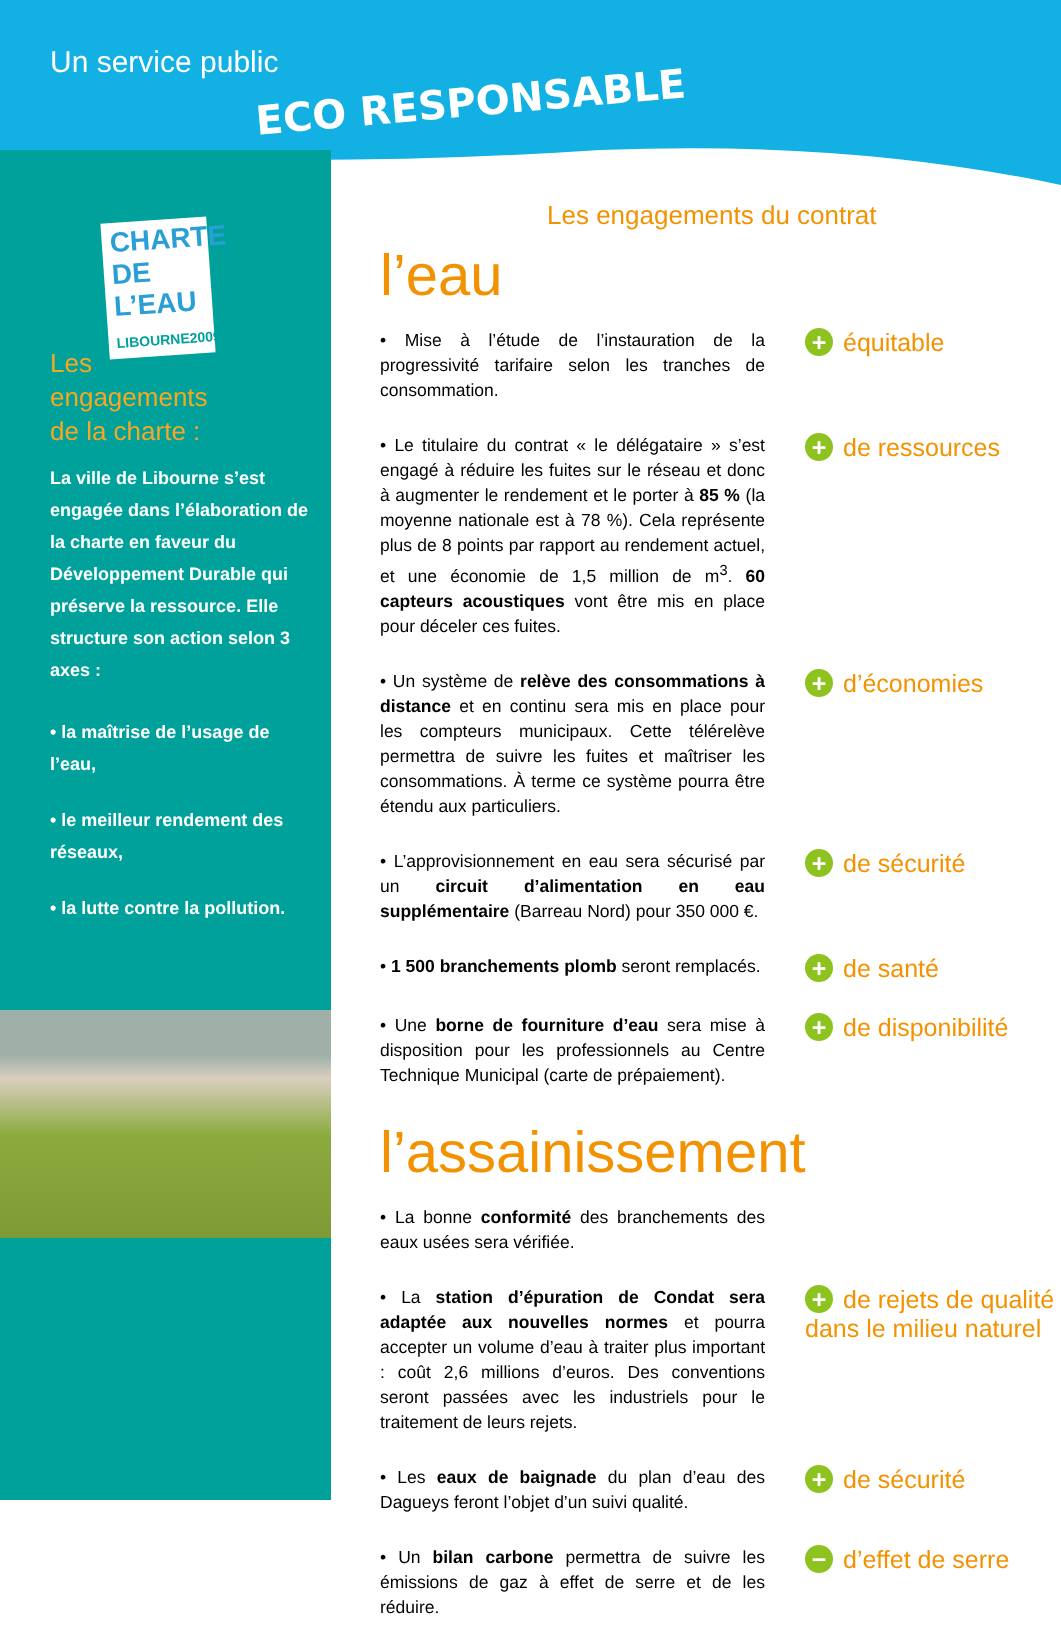Un service public
ECO RESPONSABLE
CHARTE DE L’EAU LIBOURNE2009
Les
engagements
de la charte :
La ville de Libourne s’est engagée dans l’élaboration de la charte en faveur du Développement Durable qui préserve la ressource. Elle structure son action selon 3 axes :
• la maîtrise de l’usage de l’eau,
• le meilleur rendement des réseaux,
• la lutte contre la pollution.
Les engagements du contrat
l’eau
• Mise à l’étude de l’instauration de la progressivité tarifaire selon les tranches de consommation.
+ équitable
• Le titulaire du contrat « le délégataire » s’est engagé à réduire les fuites sur le réseau et donc à augmenter le rendement et le porter à 85 % (la moyenne nationale est à 78 %). Cela représente plus de 8 points par rapport au rendement actuel, et une économie de 1,5 million de m<sup>3</sup>. 60 capteurs acoustiques vont être mis en place pour déceler ces fuites.
+ de ressources
• Un système de relève des consommations à distance et en continu sera mis en place pour les compteurs municipaux. Cette télérelève permettra de suivre les fuites et maîtriser les consommations. À terme ce système pourra être étendu aux particuliers.
+ d’économies
• L’approvisionnement en eau sera sécurisé par un circuit d’alimentation en eau supplémentaire (Barreau Nord) pour 350 000 €.
+ de sécurité
• 1 500 branchements plomb seront remplacés.
+ de santé
• Une borne de fourniture d’eau sera mise à disposition pour les professionnels au Centre Technique Municipal (carte de prépaiement).
+ de disponibilité
l’assainissement
• La bonne conformité des branchements des eaux usées sera vérifiée.
• La station d’épuration de Condat sera adaptée aux nouvelles normes et pourra accepter un volume d’eau à traiter plus important : coût 2,6 millions d’euros. Des conventions seront passées avec les industriels pour le traitement de leurs rejets.
+ de rejets de qualité dans le milieu naturel
• Les eaux de baignade du plan d’eau des Dagueys feront l’objet d’un suivi qualité.
+ de sécurité
• Un bilan carbone permettra de suivre les émissions de gaz à effet de serre et de les réduire.
− d’effet de serre